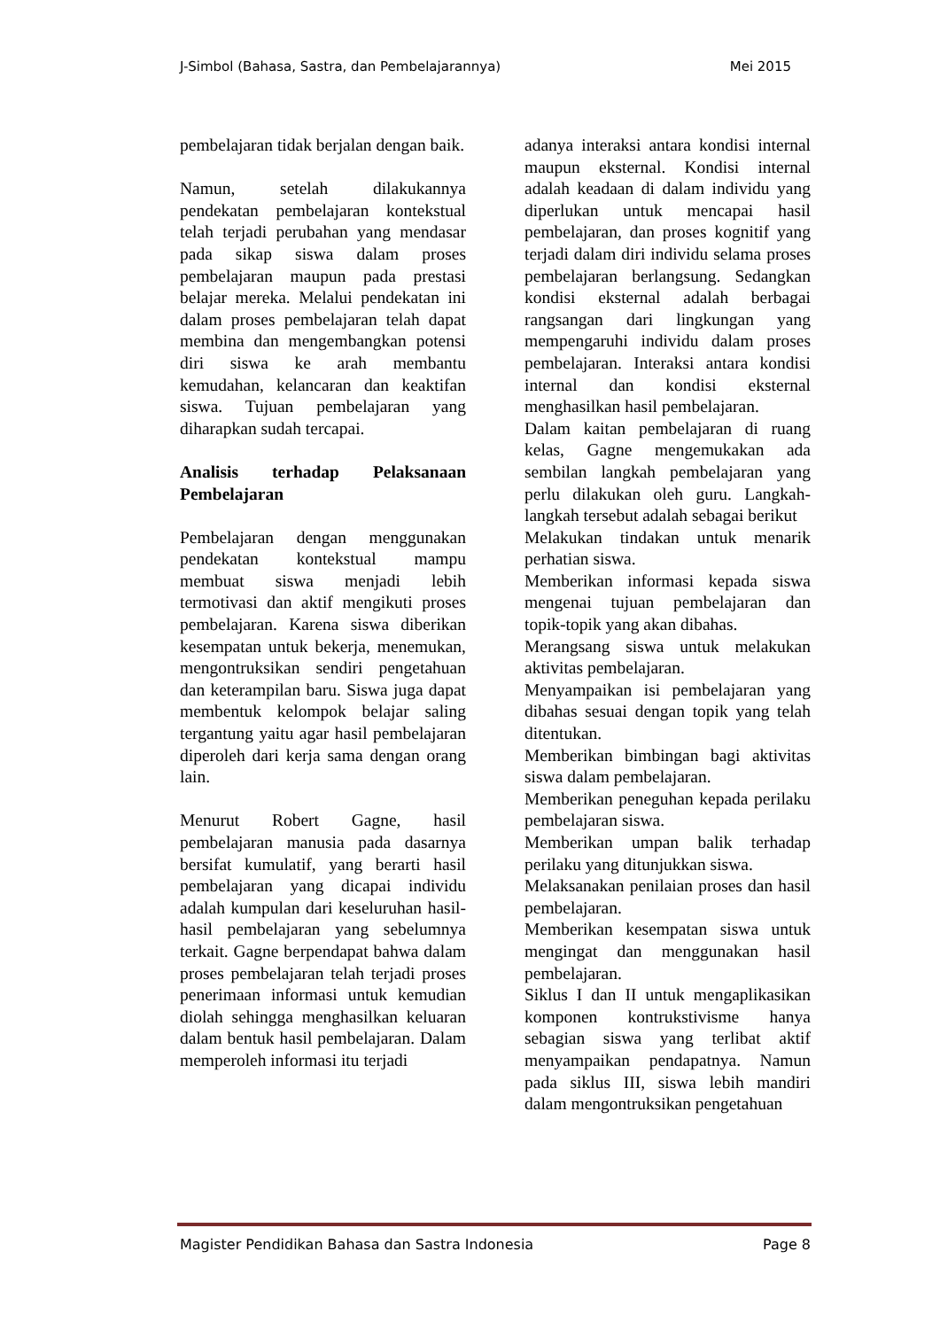J-Simbol (Bahasa, Sastra, dan Pembelajarannya) Mei 2015
pembelajaran tidak berjalan dengan baik.
Namun, setelah dilakukannya pendekatan pembelajaran kontekstual telah terjadi perubahan yang mendasar pada sikap siswa dalam proses pembelajaran maupun pada prestasi belajar mereka. Melalui pendekatan ini dalam proses pembelajaran telah dapat membina dan mengembangkan potensi diri siswa ke arah membantu kemudahan, kelancaran dan keaktifan siswa. Tujuan pembelajaran yang diharapkan sudah tercapai.
Analisis terhadap Pelaksanaan Pembelajaran
Pembelajaran dengan menggunakan pendekatan kontekstual mampu membuat siswa menjadi lebih termotivasi dan aktif mengikuti proses pembelajaran. Karena siswa diberikan kesempatan untuk bekerja, menemukan, mengontruksikan sendiri pengetahuan dan keterampilan baru. Siswa juga dapat membentuk kelompok belajar saling tergantung yaitu agar hasil pembelajaran diperoleh dari kerja sama dengan orang lain.
Menurut Robert Gagne, hasil pembelajaran manusia pada dasarnya bersifat kumulatif, yang berarti hasil pembelajaran yang dicapai individu adalah kumpulan dari keseluruhan hasil-hasil pembelajaran yang sebelumnya terkait. Gagne berpendapat bahwa dalam proses pembelajaran telah terjadi proses penerimaan informasi untuk kemudian diolah sehingga menghasilkan keluaran dalam bentuk hasil pembelajaran. Dalam memperoleh informasi itu terjadi
adanya interaksi antara kondisi internal maupun eksternal. Kondisi internal adalah keadaan di dalam individu yang diperlukan untuk mencapai hasil pembelajaran, dan proses kognitif yang terjadi dalam diri individu selama proses pembelajaran berlangsung. Sedangkan kondisi eksternal adalah berbagai rangsangan dari lingkungan yang mempengaruhi individu dalam proses pembelajaran. Interaksi antara kondisi internal dan kondisi eksternal menghasilkan hasil pembelajaran.
Dalam kaitan pembelajaran di ruang kelas, Gagne mengemukakan ada sembilan langkah pembelajaran yang perlu dilakukan oleh guru. Langkah-langkah tersebut adalah sebagai berikut
Melakukan tindakan untuk menarik perhatian siswa.
Memberikan informasi kepada siswa mengenai tujuan pembelajaran dan topik-topik yang akan dibahas.
Merangsang siswa untuk melakukan aktivitas pembelajaran.
Menyampaikan isi pembelajaran yang dibahas sesuai dengan topik yang telah ditentukan.
Memberikan bimbingan bagi aktivitas siswa dalam pembelajaran.
Memberikan peneguhan kepada perilaku pembelajaran siswa.
Memberikan umpan balik terhadap perilaku yang ditunjukkan siswa.
Melaksanakan penilaian proses dan hasil pembelajaran.
Memberikan kesempatan siswa untuk mengingat dan menggunakan hasil pembelajaran.
Siklus I dan II untuk mengaplikasikan komponen kontrukstivisme hanya sebagian siswa yang terlibat aktif menyampaikan pendapatnya. Namun pada siklus III, siswa lebih mandiri dalam mengontruksikan pengetahuan
Magister Pendidikan Bahasa dan Sastra Indonesia Page 8